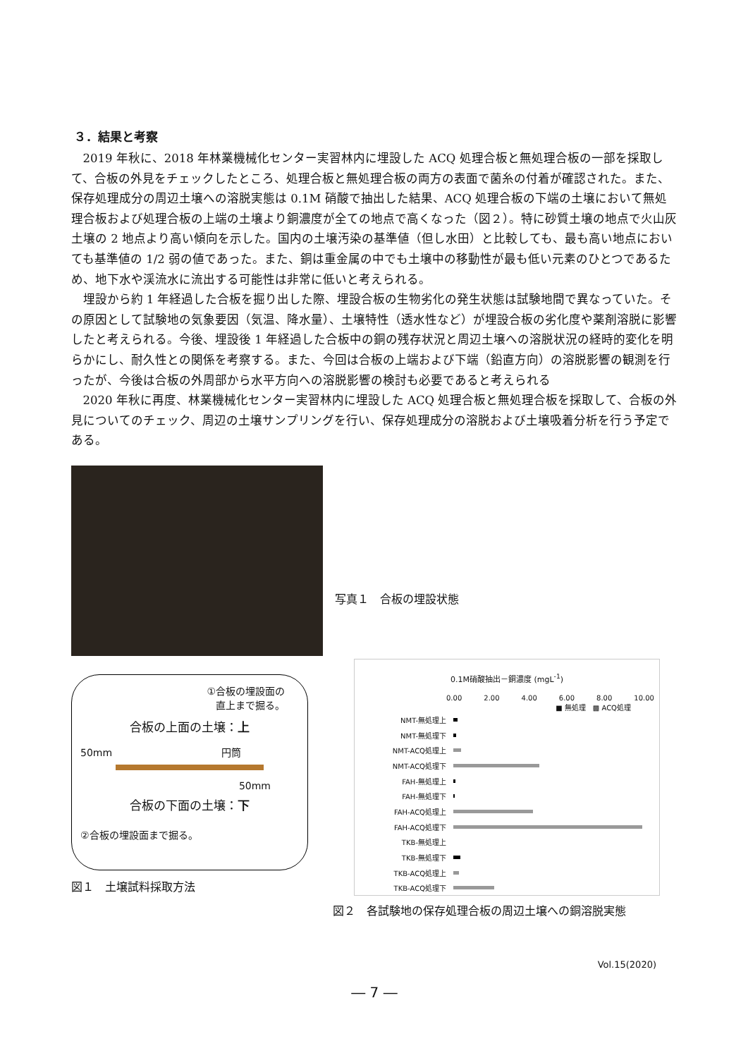３．結果と考察
2019 年秋に、2018 年林業機械化センター実習林内に埋設した ACQ 処理合板と無処理合板の一部を採取して、合板の外見をチェックしたところ、処理合板と無処理合板の両方の表面で菌糸の付着が確認された。また、保存処理成分の周辺土壌への溶脱実態は 0.1M 硝酸で抽出した結果、ACQ 処理合板の下端の土壌において無処理合板および処理合板の上端の土壌より銅濃度が全ての地点で高くなった（図２）。特に砂質土壌の地点で火山灰土壌の 2 地点より高い傾向を示した。国内の土壌汚染の基準値（但し水田）と比較しても、最も高い地点においても基準値の 1/2 弱の値であった。また、銅は重金属の中でも土壌中の移動性が最も低い元素のひとつであるため、地下水や渓流水に流出する可能性は非常に低いと考えられる。
埋設から約 1 年経過した合板を掘り出した際、埋設合板の生物劣化の発生状態は試験地間で異なっていた。その原因として試験地の気象要因（気温、降水量）、土壌特性（透水性など）が埋設合板の劣化度や薬剤溶脱に影響したと考えられる。今後、埋設後 1 年経過した合板中の銅の残存状況と周辺土壌への溶脱状況の経時的変化を明らかにし、耐久性との関係を考察する。また、今回は合板の上端および下端（鉛直方向）の溶脱影響の観測を行ったが、今後は合板の外周部から水平方向への溶脱影響の検討も必要であると考えられる
2020 年秋に再度、林業機械化センター実習林内に埋設した ACQ 処理合板と無処理合板を採取して、合板の外見についてのチェック、周辺の土壌サンプリングを行い、保存処理成分の溶脱および土壌吸着分析を行う予定である。
写真１　合板の埋設状態
①合板の埋設面の
直上まで掘る。
合板の上面の土壌：上
50mm 円筒
50mm
合板の下面の土壌：下
②合板の埋設面まで掘る。
図１　土壌試料採取方法
0.1M硝酸抽出－銅濃度 (mgL<sup>-1</sup>)
0.00 2.00 4.00 6.00 8.00 10.00
■ 無処理　▩ ACQ処理
NMT-無処理上
NMT-無処理下
NMT-ACQ処理上
NMT-ACQ処理下
FAH-無処理上
FAH-無処理下
FAH-ACQ処理上
FAH-ACQ処理下
TKB-無処理上
TKB-無処理下
TKB-ACQ処理上
TKB-ACQ処理下
図２　各試験地の保存処理合板の周辺土壌への銅溶脱実態
Vol.15(2020)
― 7 ―